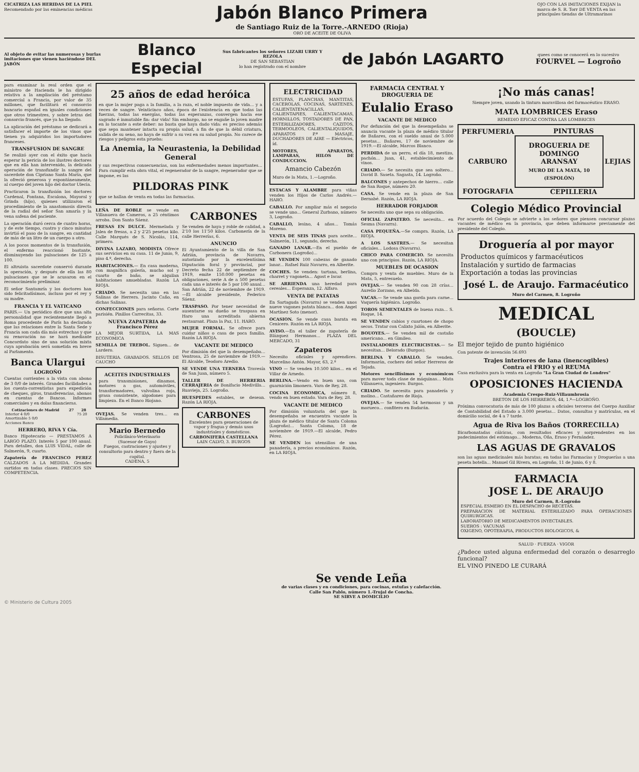CICATRIZA LAS HERIDAS DE LA PIEL
Recomendado por las eminencias médicas
Jabón Blanco Primera
de Santiago Ruiz de la Torre.-ARNEDO (Rioja)
ORO DE ACEITE DE OLIVA
OJO CON LAS IMITACIONES EXIJAN la marca de S. R. Torr DE VENTA en las principales tiendas de Ultramarinos
Al objeto de evitar las numerosas y burlas imitaciones que vienen haciéndose DEL JABÓN
Blanco Especial
Sus fabricantes los señores LIZARI URRY Y REZOLA
DE SAN SEBASTIAN
lo han registrado con el nombre
de Jabón LAGARTO
quees como se conocerá en lo sucesivo
FOURVEL — Logroño
para examinar la real orden que el ministro de Hacienda le ha dirigido relativa a la ampliación del préstamo comercial a Francia, por valor de 35 millones, que facilitará el consorcio bancario español en iguales condiciones que otros trimestres, y sobre letras del consorcio francés, que ya ha llegado.
La aplicación del préstamo se dedicará a satisfacer el importe de los vinos que tienen ya adquiridos los importadores franceses.
TRANSFUSION DE SANGRE
Se realizó ayer con el éxito que hacía esperar la pericia de los ilustres doctores que en ella han intervenido, la delicada operación de transfundir la sangre del sacerdote don Cipriano Santa María, que la ofreció generosa y espontáneamente, al cuerpo del joven hijo del doctor Ulecia.
Practicaron la transfusión los doctores Cardenal, Fontana, Escalona, Mayoral y Grinda (hijo), quienes utilizaron el procedimiento de la anastomosis directa de la radial del señor San amaría y la vena safena del paciente.
La operación duró cerca de cuatro horas, y de este tiempo, cuatro y cinco minutos invirtió el paso de la sangre, en cantidad de más de un litro de un cuerpo a otro.
A los pocos momentos de la transfusión, el enfermo reaccionó bastante, disminuyendo las pulsaciones de 125 a 100.
El altruista sacerdote conservó durante la operación, y después de ella las 80 pulsaciones que se le acusaron en el reconocimiento preliminar.
El señor Santamría y los doctores han sido felicitadísimos, incluso por el rey y su madre.
FRANCIA Y EL VATICANO
PARIS.— Un periódico dice que una alta personalidad que recientemente llegó a Roma procedente de París ha declarado que las relaciones entre la Santa Sede y Francia son cada día más estrechas y que su renovación no se hará mediante Concordato sino de una solución mixta cuya aprobación será sometida en breve al Parlamento.
Banca Ulargui
LOGROÑO
Cuentas corrientes a la vista con abono de 3 0/0 de interés. Grandes facilidades a los cuenta-correntistas para expedición de cheques, giros, transferencias, abonos en cuentas de Bancos. Informes comerciales y en dolas financieras.
| Cotizaciones de Madrid | 27 | 28 |
| --- | --- | --- |
| Interior 4 0/0 | | 75 20 |
| Amortizable 5 0/0 | | |
| Acciones Banco | | |
HERRERO, RIVA Y Cía.
Banco Hipotecario — PRESTAMOS A LARGO PLAZO. Interés 5 por 100 anual. Para detalles, don LUIS VIDAL, calle de Salmerón, 9, cuarto.
Zapatería de FRANCISCO PEREZ CALZADOS A LA MEDIDA. Grandes surtidos en todas clases. PRECIOS SIN COMPETENCIA.
25 años de edad heróica
en que la mujer paga a la familia, a la raza, el noble impuesto de vida... y a veces de sangre. Veinticinco años, época de l'existencia en que todas las fuerzas, todas las energías, todas las esperanzas, convergen hacia ese sagrado é inmutable fin: dar vida! Sin embargo, no se engañe la joven madre en lo tocante a este deber: no basta que haya dado vida: es preciso además que sepa mantener intacta su propia salud, a fin de que la débil criatura, salida de su seno, no haya de sufrir a su vez en su salud propia. No carece de riesgos y peligros esta prueba:
La Anemia, la Neurastenia, la Debilidad General
y sus respectivas consecuencias, son las enfermedades menos importantes... Para cumplir esta obra vital, el regenerador de la sangre, regenerador que se impone, es las
PILDORAS PINK
que se hallan de venta en todas las farmacias.
LEÑA DE ROBLE se vende en Villanueva de Cameros, a 25 céntimos arroba. Don Santo Sáenz.
FRESAS EN DULCE. Mermelada y Jalea de fresas, a 2 y 2'25 pesetas kilo. Calle Marqués de S. Nicolás, 114, primero.
DIVINA LAZARO, MODISTA Ofrece sus servicios en su casa. 11 de Junio, 9, piso 4.º, derecha.
HABITACIONES.— En casa moderna, con magnífica galería, mucho sol y cuarto de baño, se alquilan habitaciones amuebladas. Razón LA RIOJA.
CRIADO. Se necesita uno en las Salinas de Herrera. Jacinto Caño, en dichas Salinas.
CONFECCIONES para señoras. Corte parisién. Pinillos Carrecitas, 33.
NUEVA ZAPATERIA de Francisco Pérez
LA MEJOR SURTIDA, LA MAS ECONOMICA
SEMILLA DE TREBOL. Siguen... de Lardero.
BISUTERIA. GRABADOS. SELLOS DE CAUCHO
ACEITES INDUSTRIALES
para transmisiones, dinamos, motores a gas, automóviles, transformadores, valvolina roja, grasa consistente, algodones para limpieza. En el Banco Riojano.
OVEJAS. Se venden tres... en Villamedia.
Mario Bernedo
Policlínico-Veterinario
(Sucesor de Gayo)
Fuegos, castraciones y ajustes y consultorio para dentro y fuera de la capital.
CADENA, 5
CARBONES
Se venden de haya y roble de calidad, a 2'10 los 11'50 kilos. Carbonería de la calle Herrerías, 6.
ANUNCIO
El Ayuntamiento de la villa de San Adrián, provincia de Navarra, autorizado por la excelentísima Diputación foral y provincial, por Decreto fecha 22 de septiembre de 1919, emite 150.000 pesetas en obligaciones, serie A de a 500 pesetas cada una e interés de 5 por 100 anual... San Adrián, 22 de noviembre de 1919.—El alcalde presidente, Federico Sáenz.
TRASPASO. Por tener necesidad de ausentarse su dueño se traspasa en Haro una acreditada abierna restaurant. Plaza la Paz, 11. HARO.
MUJER FORMAL. Se ofrece para cuidar niños o casa de poca familia. Razón LA RIOJA.
VACANTE DE MEDICO
Por dimisión del que la desempeñaba... Ventrosa, 25 de noviembre de 1919.—El Alcalde, Teodoro Aredio.
SE VENDE UNA TERNERA Travesía de San Juan, número 5.
TALLER DE HERRERIA CERRAJERIA de Bonifacio Medivilla... Ruavieja, 25. Logroño.
HUESPEDES estables, se desean. Razón LA RIOJA.
CARBONES
Excelentes para generaciones de vapor y fragua y demás usos industriales y domésticos.
CARBONIFERA CASTELLANA
LAIN CALVO, 3. BURGOS
ELECTRICIDAD
ESTUFAS, PLANCHAS, MANTITAS, CACEROLAS, COCINAS, SARTENES, CALIENTATENACILLAS, CALIENTAPIES, CALIENTACAMAS, HORNILLOS, TOSTADORES DE PAN, ESTERILIZADORES, CAZITOS, TERMOOLEOS, CALIENTALIQUIDOS, APARATOS P.ª MASAJE, DUCHADORES DE AIRE — Eléctricos, íd.
MOTORES, APARATOS, LAMPARAS, HILOS DE CONDUCCION.
Amancio Cabezón
Muro de la Mata, 1.—Logroño.
ESTACAS Y ALAMBRE para viñas venden los Hijos de Carlos Andrés.—HARO.
CABALLO. Por ampliar más el negocio se vende uno... General Zurbano, número 3, Logroño.
CABALLO, lesino, 4 años... Tomás Moreno.
VENTA DE SEIS TINAS para aceite... Salmerón, 11, segundo, derecha.
GANADO LANAR.—En el pueblo de Carbonera (Logroño)...
SE VENDEN 100 cabezas de ganado lanar... Rafael Ruiz Navarro, en Alberite.
COCHES. Se venden: tartana, berlina, charret y vagoneta... Agost e Iscar.
SE ARRIENDA una heredad para cereales... Esperanza, 12. Alfaro.
VENTA DE PATATAS
En Sartaguda (Navarra) se venden unos nueve vagones patata blanca... don Angel Martínez Soto (menor).
OCASION. Se vende casa barata en Cenicero. Razón en LA RIOJA.
AVISO.—En el taller de zapatería de Blázquez Hermanos... PLAZA DEL MERCADO, 31
Zapateros
Necesito oficiales y aprendices. Marcelino Antón. Mayor, 63, 2.º
VINO — Se venden 10.500 kilos... en el Villar de Arnedo.
BERLINA.—Vendo en buen uso, con guarnición limonera. Vara de Rey, 28.
COCINA ECONOMICA, número 8, vendo en buen estado. Vara de Rey, 28.
VACANTE DE MEDICO
Por dimisión voluntaria del que la desempeñaba se encuentra vacante la plaza de médico titular de Santa Coloma (Logroño)... Santa Coloma, 18 de noviembre de 1919.—El alcalde, Pedro Pérez.
SE VENDEN los utensilios de una panadería, a precios económicos. Razón, en LA RIOJA.
FARMACIA CENTRAL Y DROGUERIA DE
Eulalio Eraso
VACANTE DE MEDICO
Por defunción del que la desempeñaba se anuncia vacante la plaza de médico titular de Bañares, con el sueldo anual de 5.000 pesetas... Bañares, 17 de noviembre de 1919.—El alcalde, Marcos Blanco.
PERDIDA de un perro, el día 18, mestizo, pachón... Juan, 41, establecimiento de vinos.
CRIADO.— Se necesita que sea soltero... David B. Saseta. Sagasta, 14. Logroño.
BALCONES y antepechos de hierro... calle de San Roque, número 20.
CASA. Se vende en la plaza de San Bernabé. Razón, LA RIOJA.
HERRADOR FORJADOR
Se necesita uno que sepa su obligación.
OFICIAL ZAPATERO. Se necesita... en Sesma (Navarra).
CASA PEQUEÑA.—Se compra. Razón, LA RIOJA.
A LOS SASTRES.— Se necesitan oficiales... Lodosa (Navarra).
CHICO PARA COMERCIO. Se necesita uno con principios. Razón, LA RIOJA.
MUEBLES DE OCASION
Compra y venta de muebles. Muro de la Mata, 5, entresuelo.
OVEJAS.— Se venden 90 con 28 crías... Aurelio Zorzano, en Albelda.
VACAS.— Se vende una gorda para carne... Vaquería higiénica. Logroño.
TOROS SEMENTALES de buena raza... S. Roque, 14.
SE VENDEN cabios y cuartones de chopo secos. Tratar con Calixto Jalón, en Alberite.
BOUOYES.— Se venden mil de castaño americano... en Gimileo.
INSTALADORES ELECTRICISTAS.— Se necesitan... Belorado (Burgos).
BERLINA Y CABALLO. Se venden. Informarán, cochero del señor Herreros de Tejada.
Motores sencillísimos y económicos para mover toda clase de máquinas... Mata Villanueva, ingeniero. Burgos.
CRIADO. Se necesita para panadería y molino... Castañares de Rioja.
OVEJAS.— Se venden 54 hermosas y un morueco... confitero en Badarán.
¡No más canas!
Siempre joven, usando la tintura maravillosa del farmacéutico ERASO.
MATA LOMBRICES Eraso
REMEDIO EFICAZ CONTRA LAS LOMBRICES
| PERFUMERIA | PINTURAS | |
| CARBURO | DROGUERIA DE DOMINGO ARANSAY MURO DE LA MATA, 10 (ESPOLÓN) | LEJIAS |
| FOTOGRAFIA | CEPILLERIA | |
Colegio Médico Provincial
Por acuerdo del Colegio se advierte a los señores que piensen concursar plazas vacantes de médico en la provincia, que deben informarse previamente del presidente del Colegio.
Droguería al por mayor
Productos químicos y farmacéuticos
Instalación y surtido de farmacias
Exportación a todas las provincias
José L. de Araujo. Farmacéutico
Muro del Carmen, 8. Logroño
MEDICAL
(BOUCLE)
El mejor tejido de punto higiénico
Con patente de invención 56.693
Trajes interiores de lana (inencogibles)
Contra el FRIO y el REUMA
Casa exclusiva para la venta en Logroño "La Gran Ciudad de Londres"
OPOSICIONES HACIENDA
Academia Crespo-Ruiz-Villaumbrosia
BRETON DE LOS HERREROS, 44, 1.º—LOGROÑO.
Próxima convocatoria de más de 100 plazas a oficiales terceros del Cuerpo Auxiliar de Contabilidad del Estado a 3.000 pesetas... Datos, consultas y matrículas, en el domicilio social, de 4 a 7 tarde.
Agua de Riva los Baños (TORRECILLA)
Bicarbonatadas cálcicas, con resultados eficaces y sorprendentes en los padecimientos del estómago... Moderna, Oña, Eraso y Fernández.
LAS AGUAS DE GRAVALOS
son las aguas medicinales más baratas; en todas las Farmacias y Droguerías a una peseta botella... Manuel Gil Rivera, en Logroño, 11 de Junio, 6 y 8.
FARMACIA
JOSE L. DE ARAUJO
Muro del Carmen, 8.-Logroño
ESPECIAL ESMERO EN EL DESPACHO de RECETAS.
PREPARACION DE MATERIAL ESTERILIZADO PARA OPERACIONES QUIRURGICAS.
LABORATORIO DE MEDICAMENTOS INYECTABLES.
SUEROS : VACUNAS
OXIGENO, OPOTERAPIA, PRODUCTOS BIOLOGICOS, &
SALUD · FUERZA · VIGOR
¿Padece usted alguna enfermedad del corazón o desarreglo funcional?
EL VINO PINEDO LE CURARÁ
Se vende Leña
de varias clases y en condiciones, para cocinas, estufas y calefacción. Calle San Pablo, número 1.-Trujal de Concha.
SE SIRVE A DOMICILIO
© Ministerio de Cultura 2005